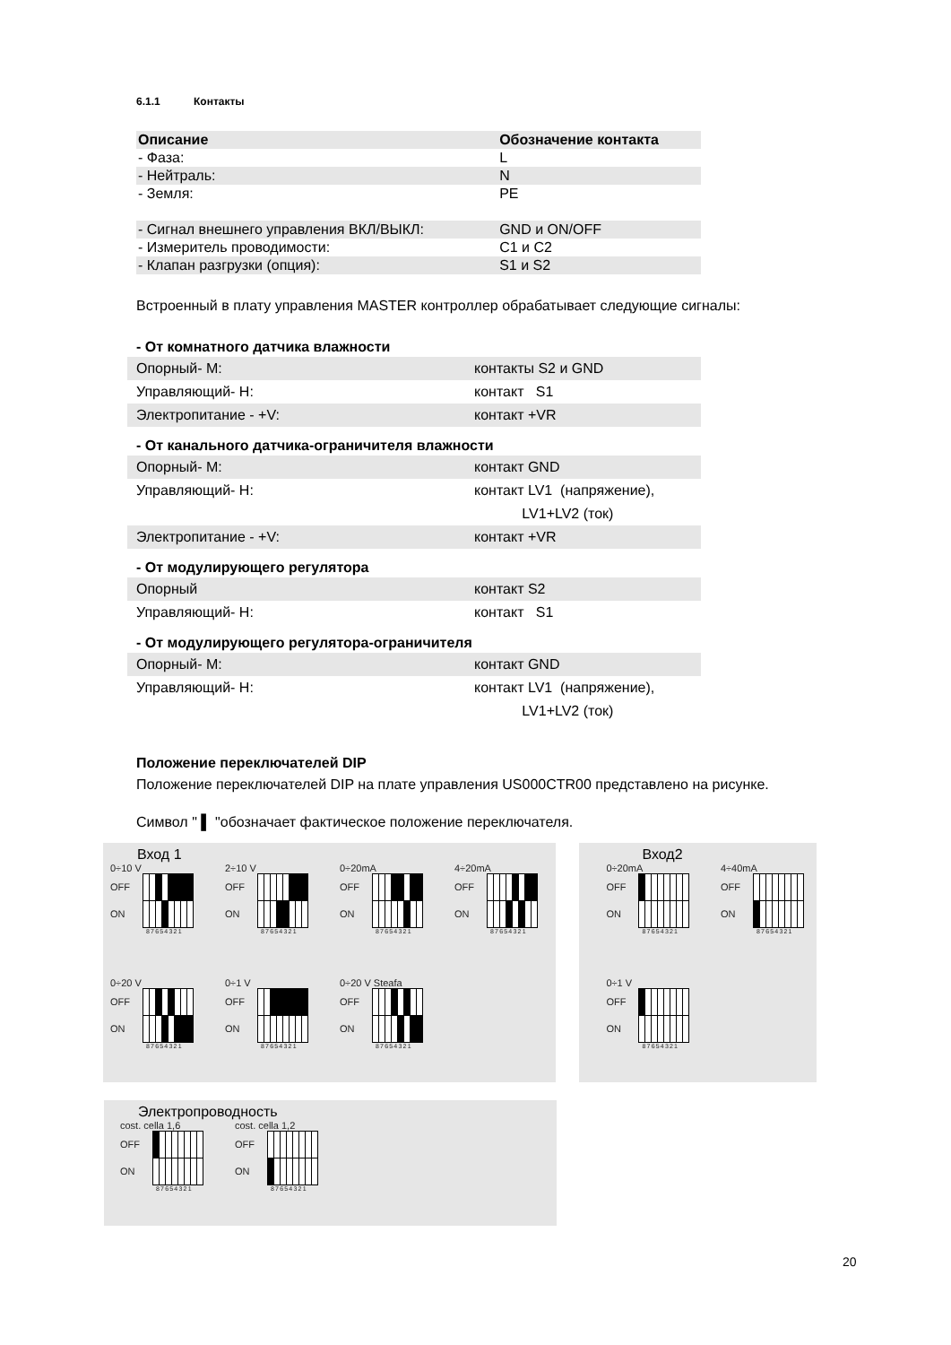6.1.1 Контакты
| Описание | Обозначение контакта |
| --- | --- |
| - Фаза: | L |
| - Нейтраль: | N |
| - Земля: | PE |
| - Сигнал внешнего управления ВКЛ/ВЫКЛ: | GND и ON/OFF |
| - Измеритель проводимости: | C1 и C2 |
| - Клапан разгрузки (опция): | S1 и S2 |
Встроенный в плату управления MASTER контроллер обрабатывает следующие сигналы:
- От комнатного датчика влажности
| Опорный- M: | контакты S2 и GND |
| Управляющий- H: | контакт S1 |
| Электропитание - +V: | контакт +VR |
- От канального датчика-ограничителя влажности
| Опорный- M: | контакт GND |
| Управляющий- H: | контакт LV1 (напряжение), LV1+LV2 (ток) |
| Электропитание - +V: | контакт +VR |
- От модулирующего регулятора
| Опорный | контакт S2 |
| Управляющий- H: | контакт S1 |
- От модулирующего регулятора-ограничителя
| Опорный- M: | контакт GND |
| Управляющий- H: | контакт LV1 (напряжение), LV1+LV2 (ток) |
Положение переключателей DIP
Положение переключателей DIP на плате управления US000CTR00 представлено на рисунке.
Символ " ▌ "обозначает фактическое положение переключателя.
Вход 1
0÷10 V
OFF
ON
87654321
2÷10 V
OFF
ON
87654321
0÷20mA
OFF
ON
87654321
4÷20mA
OFF
ON
87654321
0÷20 V
OFF
ON
87654321
0÷1 V
OFF
ON
87654321
0÷20 V Steafa
OFF
ON
87654321
Вход2
0÷20mA
OFF
ON
87654321
4÷40mA
OFF
ON
87654321
0÷1 V
OFF
ON
87654321
Электропроводность
cost. cella 1,6
OFF
ON
87654321
cost. cella 1,2
OFF
ON
87654321
20